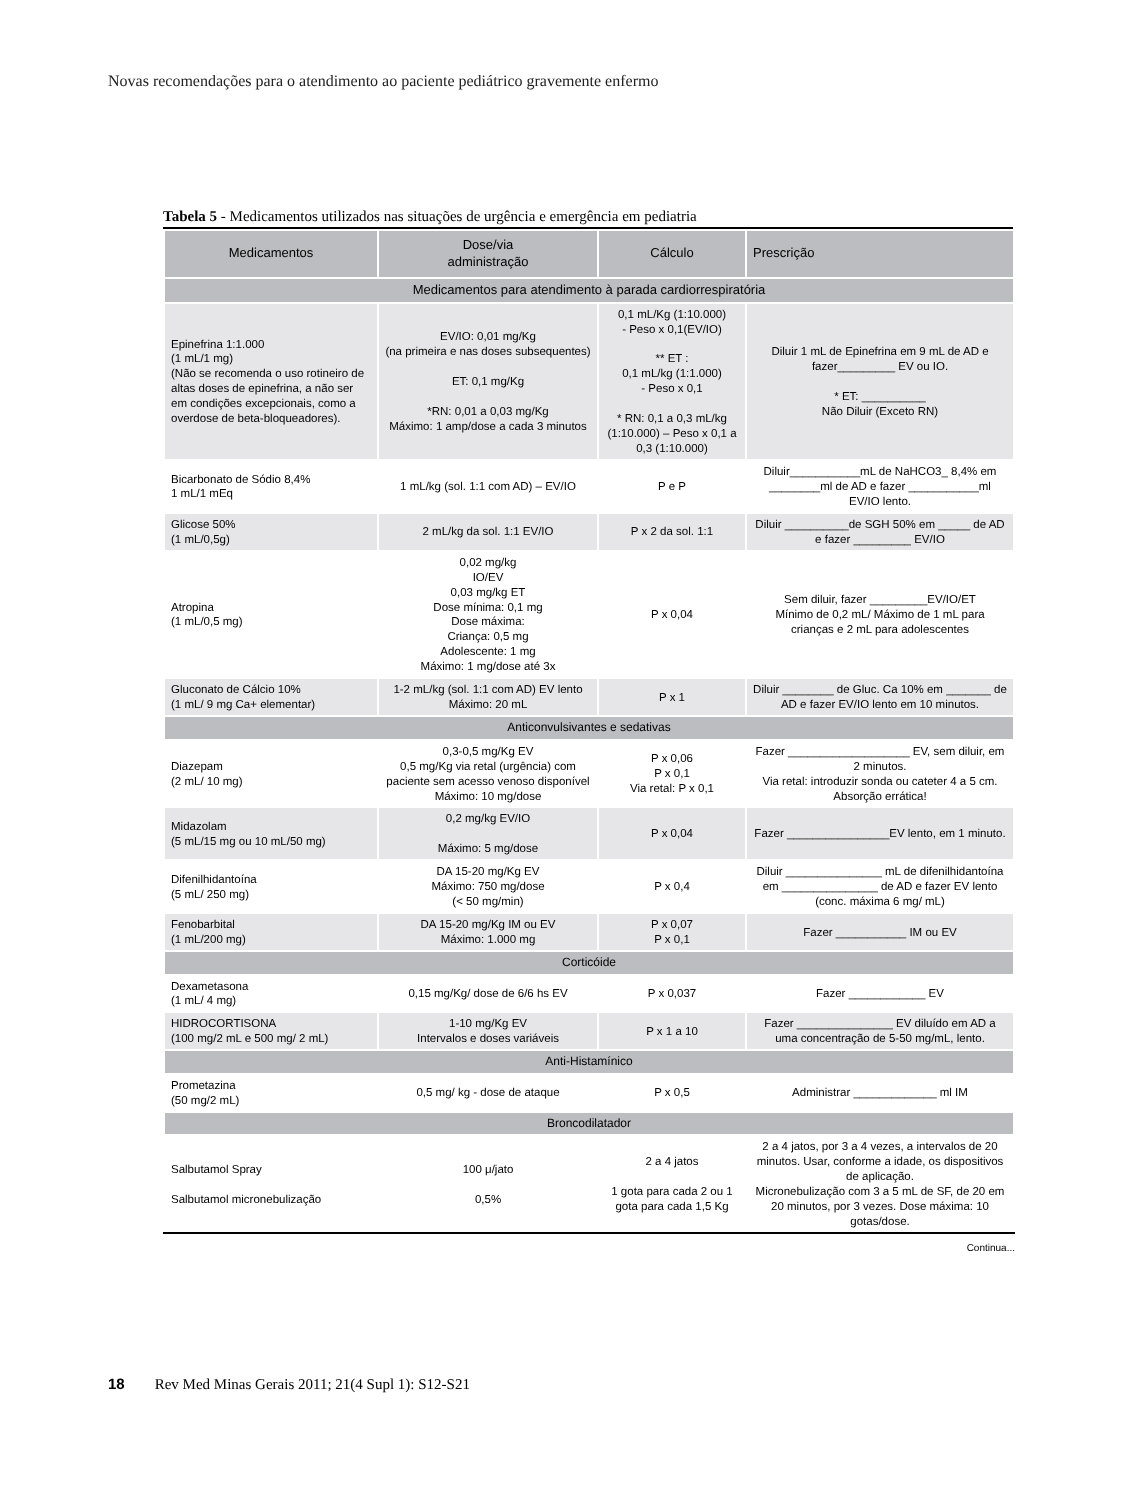Novas recomendações para o atendimento ao paciente pediátrico gravemente enfermo
Tabela 5 - Medicamentos utilizados nas situações de urgência e emergência em pediatria
| Medicamentos | Dose/via administração | Cálculo | Prescrição |
| --- | --- | --- | --- |
| Medicamentos para atendimento à parada cardiorrespiratória | | | |
| Epinefrina 1:1.000 (1 mL/1 mg) (Não se recomenda o uso rotineiro de altas doses de epinefrina, a não ser em condições excepcionais, como a overdose de beta-bloqueadores). | EV/IO: 0,01 mg/Kg (na primeira e nas doses subsequentes) ET: 0,1 mg/Kg *RN: 0,01 a 0,03 mg/Kg Máximo: 1 amp/dose a cada 3 minutos | 0,1 mL/Kg (1:10.000) - Peso x 0,1(EV/IO) ** ET : 0,1 mL/kg (1:1.000) - Peso x 0,1 * RN: 0,1 a 0,3 mL/kg (1:10.000) – Peso x 0,1 a 0,3 (1:10.000) | Diluir 1 mL de Epinefrina em 9 mL de AD e fazer_________ EV ou IO. * ET: __________ Não Diluir (Exceto RN) |
| Bicarbonato de Sódio 8,4% 1 mL/1 mEq | 1 mL/kg (sol. 1:1 com AD) – EV/IO | P e P | Diluir___________mL de NaHCO3_ 8,4% em ________ml de AD e fazer ___________ml EV/IO lento. |
| Glicose 50% (1 mL/0,5g) | 2 mL/kg da sol. 1:1 EV/IO | P x 2 da sol. 1:1 | Diluir __________de SGH 50% em _____ de AD e fazer _________ EV/IO |
| Atropina (1 mL/0,5 mg) | 0,02 mg/kg IO/EV 0,03 mg/kg ET Dose mínima: 0,1 mg Dose máxima: Criança: 0,5 mg Adolescente: 1 mg Máximo: 1 mg/dose até 3x | P x 0,04 | Sem diluir, fazer _________EV/IO/ET Mínimo de 0,2 mL/ Máximo de 1 mL para crianças e 2 mL para adolescentes |
| Gluconato de Cálcio 10% (1 mL/ 9 mg Ca+ elementar) | 1-2 mL/kg (sol. 1:1 com AD) EV lento Máximo: 20 mL | P x 1 | Diluir ________ de Gluc. Ca 10% em _______ de AD e fazer EV/IO lento em 10 minutos. |
| Anticonvulsivantes e sedativas | | | |
| Diazepam (2 mL/ 10 mg) | 0,3-0,5 mg/Kg EV 0,5 mg/Kg via retal (urgência) com paciente sem acesso venoso disponível Máximo: 10 mg/dose | P x 0,06 P x 0,1 Via retal: P x 0,1 | Fazer ___________________ EV, sem diluir, em 2 minutos. Via retal: introduzir sonda ou cateter 4 a 5 cm. Absorção errática! |
| Midazolam (5 mL/15 mg ou 10 mL/50 mg) | 0,2 mg/kg EV/IO Máximo: 5 mg/dose | P x 0,04 | Fazer ________________EV lento, em 1 minuto. |
| Difenilhidantoína (5 mL/ 250 mg) | DA 15-20 mg/Kg EV Máximo: 750 mg/dose (< 50 mg/min) | P x 0,4 | Diluir _______________ mL de difenilhidantoína em _______________ de AD e fazer EV lento (conc. máxima 6 mg/ mL) |
| Fenobarbital (1 mL/200 mg) | DA 15-20 mg/Kg IM ou EV Máximo: 1.000 mg | P x 0,07 P x 0,1 | Fazer ___________ IM ou EV |
| Corticóide | | | |
| Dexametasona (1 mL/ 4 mg) | 0,15 mg/Kg/ dose de 6/6 hs EV | P x 0,037 | Fazer ____________ EV |
| HIDROCORTISONA (100 mg/2 mL e 500 mg/ 2 mL) | 1-10 mg/Kg EV Intervalos e doses variáveis | P x 1 a 10 | Fazer _______________ EV diluído em AD a uma concentração de 5-50 mg/mL, lento. |
| Anti-Histamínico | | | |
| Prometazina (50 mg/2 mL) | 0,5 mg/ kg - dose de ataque | P x 0,5 | Administrar _____________ ml IM |
| Broncodilatador | | | |
| Salbutamol Spray Salbutamol micronebulização | 100 μ/jato 0,5% | 2 a 4 jatos 1 gota para cada 2 ou 1 gota para cada 1,5 Kg | 2 a 4 jatos, por 3 a 4 vezes, a intervalos de 20 minutos. Usar, conforme a idade, os dispositivos de aplicação. Micronebulização com 3 a 5 mL de SF, de 20 em 20 minutos, por 3 vezes. Dose máxima: 10 gotas/dose. |
Continua...
18 Rev Med Minas Gerais 2011; 21(4 Supl 1): S12-S21